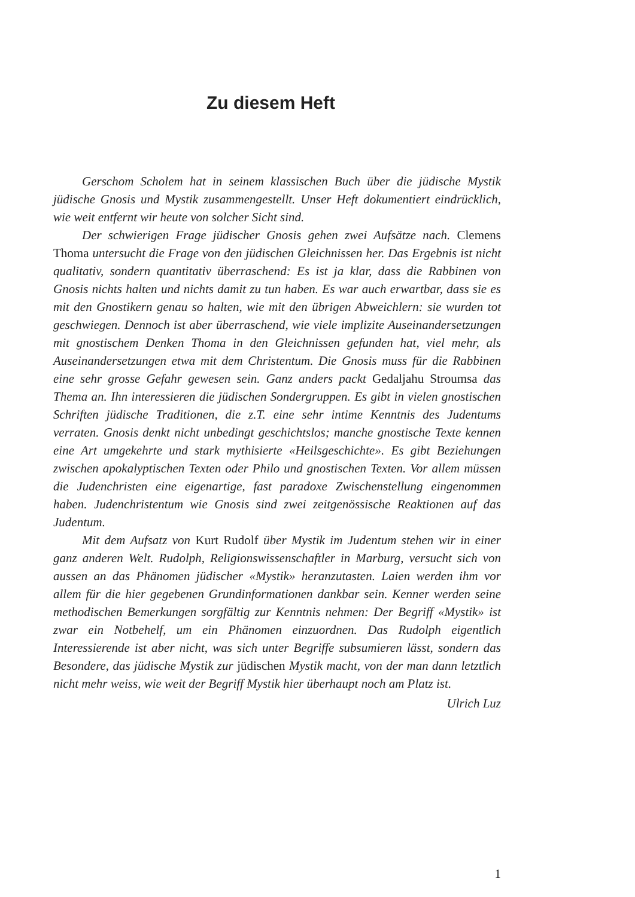Zu diesem Heft
Gerschom Scholem hat in seinem klassischen Buch über die jüdische Mystik jüdische Gnosis und Mystik zusammengestellt. Unser Heft dokumentiert eindrücklich, wie weit entfernt wir heute von solcher Sicht sind.
Der schwierigen Frage jüdischer Gnosis gehen zwei Aufsätze nach. Clemens Thoma untersucht die Frage von den jüdischen Gleichnissen her. Das Ergebnis ist nicht qualitativ, sondern quantitativ überraschend: Es ist ja klar, dass die Rabbinen von Gnosis nichts halten und nichts damit zu tun haben. Es war auch erwartbar, dass sie es mit den Gnostikern genau so halten, wie mit den übrigen Abweichlern: sie wurden tot geschwiegen. Dennoch ist aber überraschend, wie viele implizite Auseinandersetzungen mit gnostischem Denken Thoma in den Gleichnissen gefunden hat, viel mehr, als Auseinandersetzungen etwa mit dem Christentum. Die Gnosis muss für die Rabbinen eine sehr grosse Gefahr gewesen sein. Ganz anders packt Gedaljahu Stroumsa das Thema an. Ihn interessieren die jüdischen Sondergruppen. Es gibt in vielen gnostischen Schriften jüdische Traditionen, die z.T. eine sehr intime Kenntnis des Judentums verraten. Gnosis denkt nicht unbedingt geschichtslos; manche gnostische Texte kennen eine Art umgekehrte und stark mythisierte «Heilsgeschichte». Es gibt Beziehungen zwischen apokalyptischen Texten oder Philo und gnostischen Texten. Vor allem müssen die Judenchristen eine eigenartige, fast paradoxe Zwischenstellung eingenommen haben. Judenchristentum wie Gnosis sind zwei zeitgenössische Reaktionen auf das Judentum.
Mit dem Aufsatz von Kurt Rudolf über Mystik im Judentum stehen wir in einer ganz anderen Welt. Rudolph, Religionswissenschaftler in Marburg, versucht sich von aussen an das Phänomen jüdischer «Mystik» heranzutasten. Laien werden ihm vor allem für die hier gegebenen Grundinformationen dankbar sein. Kenner werden seine methodischen Bemerkungen sorgfältig zur Kenntnis nehmen: Der Begriff «Mystik» ist zwar ein Notbehelf, um ein Phänomen einzuordnen. Das Rudolph eigentlich Interessierende ist aber nicht, was sich unter Begriffe subsumieren lässt, sondern das Besondere, das jüdische Mystik zur jüdischen Mystik macht, von der man dann letztlich nicht mehr weiss, wie weit der Begriff Mystik hier überhaupt noch am Platz ist.
Ulrich Luz
1